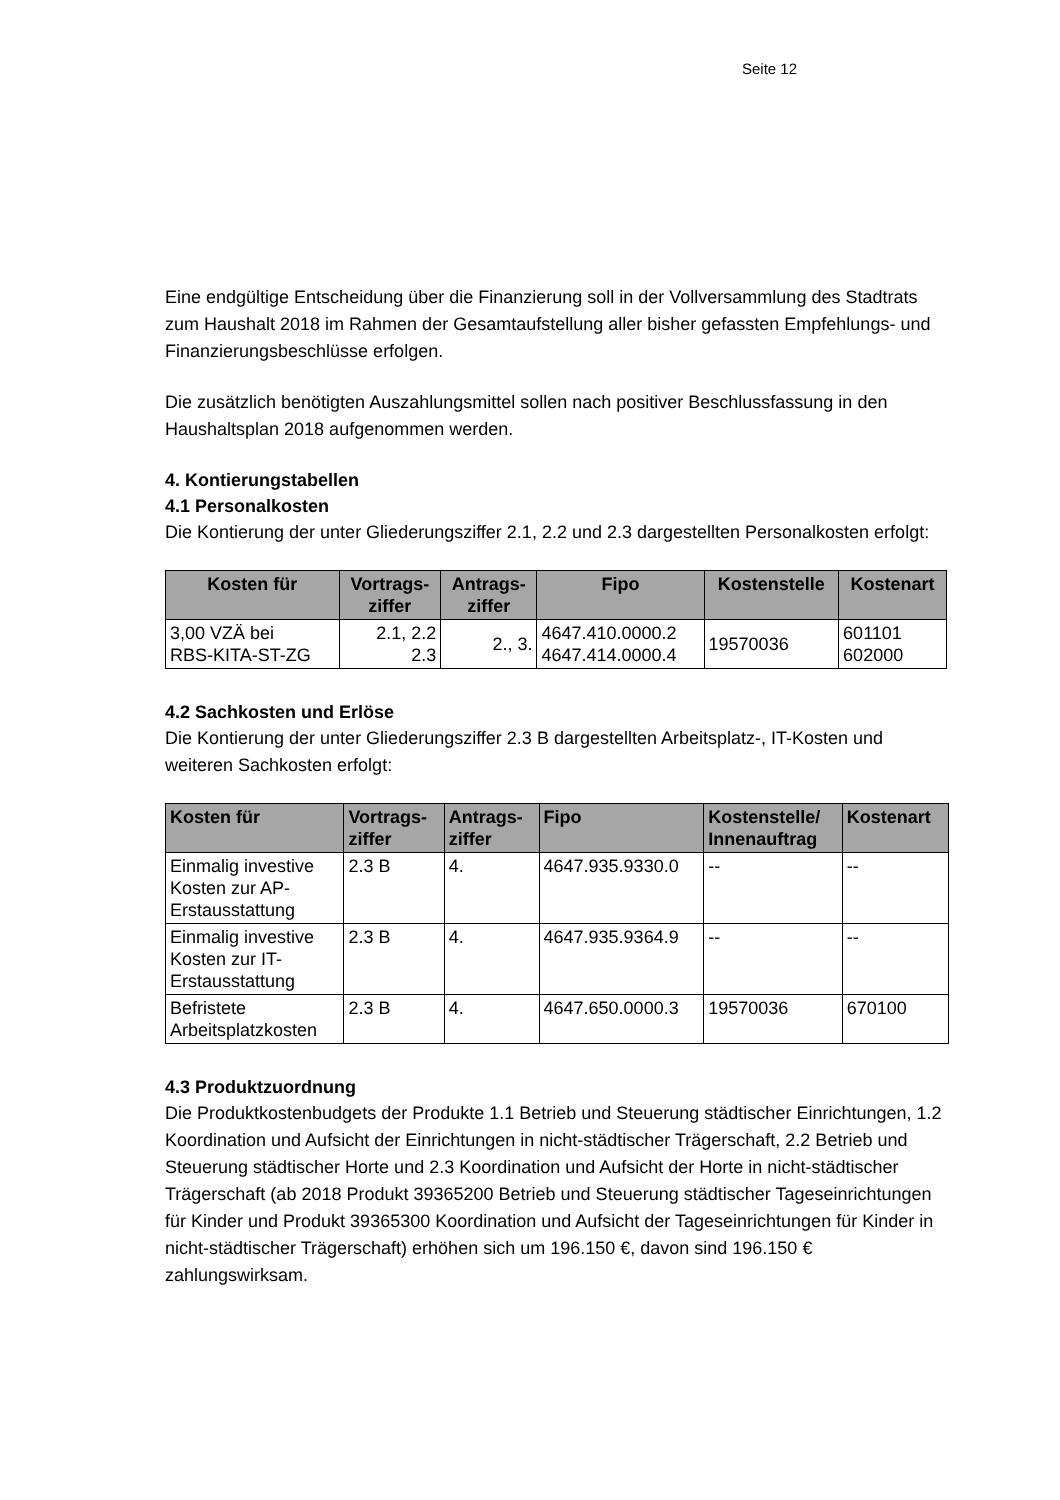Seite 12
Eine endgültige Entscheidung über die Finanzierung soll in der Vollversammlung des Stadtrats zum Haushalt 2018 im Rahmen der Gesamtaufstellung aller bisher gefassten Empfehlungs- und Finanzierungsbeschlüsse erfolgen.
Die zusätzlich benötigten Auszahlungsmittel sollen nach positiver Beschlussfassung in den Haushaltsplan 2018 aufgenommen werden.
4. Kontierungstabellen
4.1 Personalkosten
Die Kontierung der unter Gliederungsziffer 2.1, 2.2 und 2.3 dargestellten Personalkosten erfolgt:
| Kosten für | Vortrags- ziffer | Antrags- ziffer | Fipo | Kostenstelle | Kostenart |
| --- | --- | --- | --- | --- | --- |
| 3,00 VZÄ bei RBS-KITA-ST-ZG | 2.1, 2.2 2.3 | 2., 3. | 4647.410.0000.2 4647.414.0000.4 | 19570036 | 601101 602000 |
4.2 Sachkosten und Erlöse
Die Kontierung der unter Gliederungsziffer 2.3 B dargestellten Arbeitsplatz-, IT-Kosten und weiteren Sachkosten erfolgt:
| Kosten für | Vortrags- ziffer | Antrags- ziffer | Fipo | Kostenstelle/ Innenauftrag | Kostenart |
| --- | --- | --- | --- | --- | --- |
| Einmalig investive Kosten zur AP- Erstausstattung | 2.3 B | 4. | 4647.935.9330.0 | -- | -- |
| Einmalig investive Kosten zur IT- Erstausstattung | 2.3 B | 4. | 4647.935.9364.9 | -- | -- |
| Befristete Arbeitsplatzkosten | 2.3 B | 4. | 4647.650.0000.3 | 19570036 | 670100 |
4.3 Produktzuordnung
Die Produktkostenbudgets der Produkte 1.1 Betrieb und Steuerung städtischer Einrichtungen, 1.2 Koordination und Aufsicht der Einrichtungen in nicht-städtischer Trägerschaft, 2.2 Betrieb und Steuerung städtischer Horte und 2.3 Koordination und Aufsicht der Horte in nicht-städtischer Trägerschaft (ab 2018 Produkt 39365200 Betrieb und Steuerung städtischer Tageseinrichtungen für Kinder und Produkt 39365300 Koordination und Aufsicht der Tageseinrichtungen für Kinder in nicht-städtischer Trägerschaft) erhöhen sich um 196.150 €, davon sind 196.150 € zahlungswirksam.